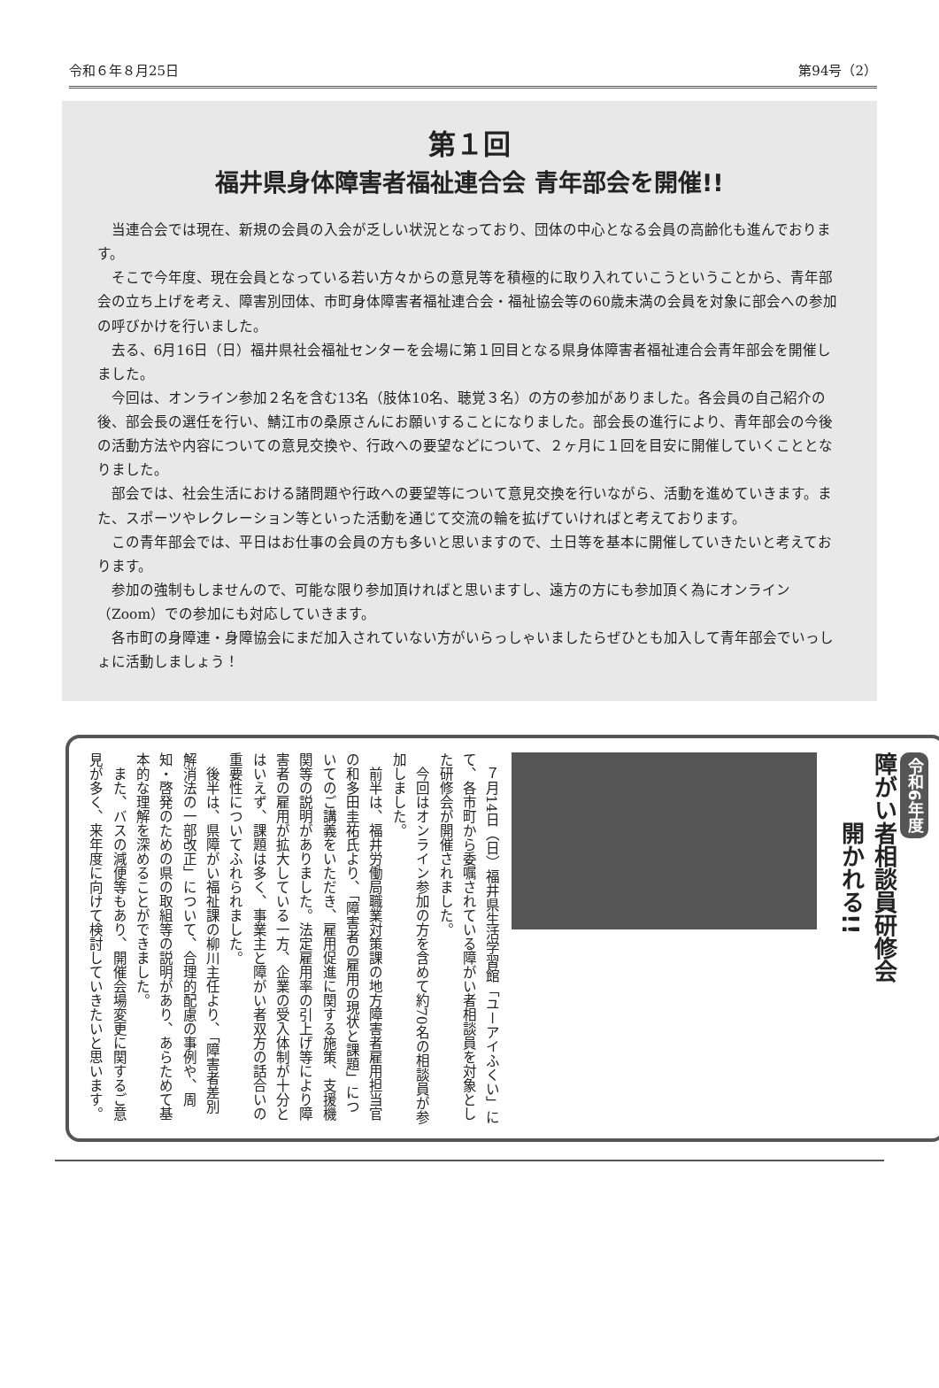令和６年８月25日 第94号（2）
第１回
福井県身体障害者福祉連合会 青年部会を開催!!
当連合会では現在、新規の会員の入会が乏しい状況となっており、団体の中心となる会員の高齢化も進んでおります。
そこで今年度、現在会員となっている若い方々からの意見等を積極的に取り入れていこうということから、青年部会の立ち上げを考え、障害別団体、市町身体障害者福祉連合会・福祉協会等の60歳未満の会員を対象に部会への参加の呼びかけを行いました。
去る、6月16日（日）福井県社会福祉センターを会場に第１回目となる県身体障害者福祉連合会青年部会を開催しました。
今回は、オンライン参加２名を含む13名（肢体10名、聴覚３名）の方の参加がありました。各会員の自己紹介の後、部会長の選任を行い、鯖江市の桑原さんにお願いすることになりました。部会長の進行により、青年部会の今後の活動方法や内容についての意見交換や、行政への要望などについて、２ヶ月に１回を目安に開催していくこととなりました。
部会では、社会生活における諸問題や行政への要望等について意見交換を行いながら、活動を進めていきます。また、スポーツやレクレーション等といった活動を通じて交流の輪を拡げていければと考えております。
この青年部会では、平日はお仕事の会員の方も多いと思いますので、土日等を基本に開催していきたいと考えております。
参加の強制もしませんので、可能な限り参加頂ければと思いますし、遠方の方にも参加頂く為にオンライン（Zoom）での参加にも対応していきます。
各市町の身障連・身障協会にまだ加入されていない方がいらっしゃいましたらぜひとも加入して青年部会でいっしょに活動しましょう！
令和6年度
障がい者相談員研修会
　　　開かれる!!
７月14日（日）福井県生活学習館「ユーアイふくい」にて、各市町から委嘱されている障がい者相談員を対象とした研修会が開催されました。
今回はオンライン参加の方を含めて約70名の相談員が参加しました。
前半は、福井労働局職業対策課の地方障害者雇用担当官の和多田圭祐氏より、「障害者の雇用の現状と課題」についてのご講義をいただき、雇用促進に関する施策、支援機関等の説明がありました。法定雇用率の引上げ等により障害者の雇用が拡大している一方、企業の受入体制が十分とはいえず、課題は多く、事業主と障がい者双方の話合いの重要性についてふれられました。
後半は、県障がい福祉課の柳川主任より、「障害者差別解消法の一部改正」について、合理的配慮の事例や、周知・啓発のための県の取組等の説明があり、あらためて基本的な理解を深めることができました。
また、バスの減便等もあり、開催会場変更に関するご意見が多く、来年度に向けて検討していきたいと思います。